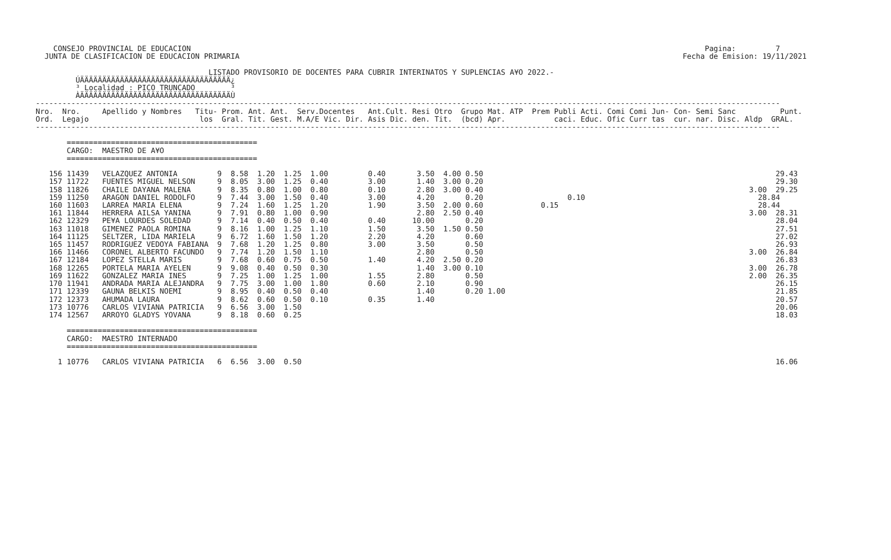CONSEJO PROVINCIAL DE EDUCACION                                                                                                                    Pagina:         7
  JUNTA DE CLASIFICACION DE EDUCACION PRIMARIA                                                                                                    Fecha de Emision: 19/11/2021

                                       LISTADO PROVISORIO DE DOCENTES PARA CUBRIR INTERINATOS Y SUPLENCIAS A¥O 2022.-
         ÚÄÄÄÄÄÄÄÄÄÄÄÄÄÄÄÄÄÄÄÄÄÄÄÄÄÄÄÄÄÄÄÄÄÄ¿
         ³ Localidad : PICO TRUNCADO        ³
         ÀÄÄÄÄÄÄÄÄÄÄÄÄÄÄÄÄÄÄÄÄÄÄÄÄÄÄÄÄÄÄÄÄÄÄÙ
------------------------------------------------------------------------------------------------------------------------------------------------------------------------
Nro.  Nro.     Apellido y Nombres   Titu- Prom. Ant. Ant.  Serv.Docentes   Ant.Cult. Resi Otro  Grupo Mat. ATP  Prem Publi Acti. Comi Comi Jun- Con- Semi Sanc          Punt.
Ord.  Legajo                         los  Gral. Tit. Gest. M.A/E Vic. Dir. Asis Dic. den. Tit.  (bcd) Apr.           caci. Educ. Ofic Curr tas  cur. nar. Disc. Aldp  GRAL.
------------------------------------------------------------------------------------------------------------------------------------------------------------------------

       ===========================================
       CARGO:  MAESTRO DE A¥O
       ===========================================

   156 11439   VELAZQUEZ ANTONIA         9  8.58  1.20  1.25  1.00         0.40       3.50  4.00 0.50                                                                  29.43
   157 11722   FUENTES MIGUEL NELSON     9  8.05  3.00  1.25  0.40         3.00       1.40  3.00 0.20                                                                  29.30
   158 11826   CHAILE DAYANA MALENA      9  8.35  0.80  1.00  0.80         0.10       2.80  3.00 0.40                                                            3.00  29.25
   159 11250   ARAGON DANIEL RODOLFO     9  7.44  3.00  1.50  0.40         3.00       4.20       0.20                   0.10                                       28.84
   160 11603   LARREA MARIA ELENA        9  7.24  1.60  1.25  1.20         1.90       3.50  2.00 0.60             0.15                                             28.44
   161 11844   HERRERA AILSA YANINA      9  7.91  0.80  1.00  0.90                    2.80  2.50 0.40                                                            3.00  28.31
   162 12329   PE¥A LOURDES SOLEDAD      9  7.14  0.40  0.50  0.40         0.40      10.00       0.20                                                                  28.04
   163 11018   GIMENEZ PAOLA ROMINA      9  8.16  1.00  1.25  1.10         1.50       3.50  1.50 0.50                                                                  27.51
   164 11125   SELTZER, LIDA MARIELA     9  6.72  1.60  1.50  1.20         2.20       4.20       0.60                                                                  27.02
   165 11457   RODRIGUEZ VEDOYA FABIANA  9  7.68  1.20  1.25  0.80         3.00       3.50       0.50                                                                  26.93
   166 11466   CORONEL ALBERTO FACUNDO   9  7.74  1.20  1.50  1.10                    2.80       0.50                                                            3.00  26.84
   167 12184   LOPEZ STELLA MARIS        9  7.68  0.60  0.75  0.50         1.40       4.20  2.50 0.20                                                                  26.83
   168 12265   PORTELA MARIA AYELEN      9  9.08  0.40  0.50  0.30                    1.40  3.00 0.10                                                            3.00  26.78
   169 11622   GONZALEZ MARIA INES       9  7.25  1.00  1.25  1.00         1.55       2.80       0.50                                                            2.00  26.35
   170 11941   ANDRADA MARIA ALEJANDRA   9  7.75  3.00  1.00  1.80         0.60       2.10       0.90                                                                  26.15
   171 12339   GAUNA BELKIS NOEMI        9  8.95  0.40  0.50  0.40                    1.40       0.20 1.00                                                             21.85
   172 12373   AHUMADA LAURA             9  8.62  0.60  0.50  0.10         0.35       1.40                                                                             20.57
   173 10776   CARLOS VIVIANA PATRICIA   9  6.56  3.00  1.50                                                                                                           20.06
   174 12567   ARROYO GLADYS YOVANA      9  8.18  0.60  0.25                                                                                                           18.03

       ===========================================
       CARGO:  MAESTRO INTERNADO
       ===========================================

     1 10776   CARLOS VIVIANA PATRICIA   6  6.56  3.00  0.50                                                                                                           16.06